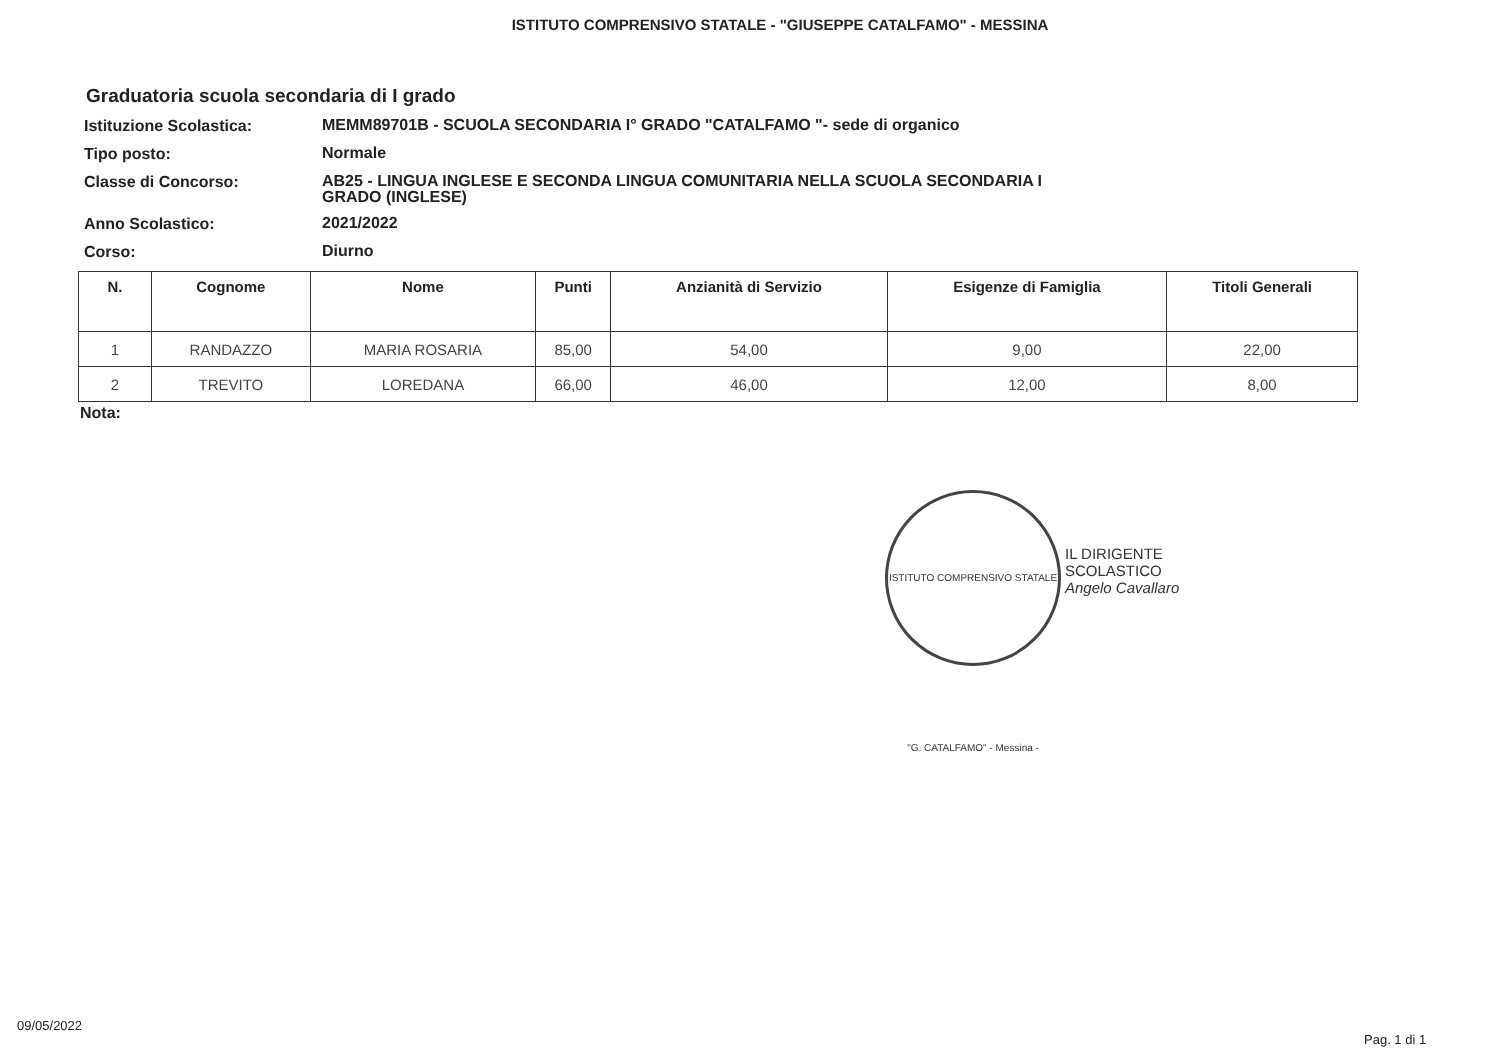ISTITUTO COMPRENSIVO STATALE - "GIUSEPPE CATALFAMO" - MESSINA
Graduatoria scuola secondaria di I grado
Istituzione Scolastica:
MEMM89701B - SCUOLA SECONDARIA I° GRADO "CATALFAMO "- sede di organico
Tipo posto:
Normale
Classe di Concorso:
AB25 - LINGUA INGLESE E SECONDA LINGUA COMUNITARIA NELLA SCUOLA SECONDARIA I GRADO (INGLESE)
Anno Scolastico:
2021/2022
Corso:
Diurno
| N. | Cognome | Nome | Punti | Anzianità di Servizio | Esigenze di Famiglia | Titoli Generali |
| --- | --- | --- | --- | --- | --- | --- |
| 1 | RANDAZZO | MARIA ROSARIA | 85,00 | 54,00 | 9,00 | 22,00 |
| 2 | TREVITO | LOREDANA | 66,00 | 46,00 | 12,00 | 8,00 |
Nota:
ISTITUTO COMPRENSIVO STATALE "G. CATALFAMO" - Messina -
IL DIRIGENTE SCOLASTICO
Angelo Cavallaro
09/05/2022
Pag. 1 di 1